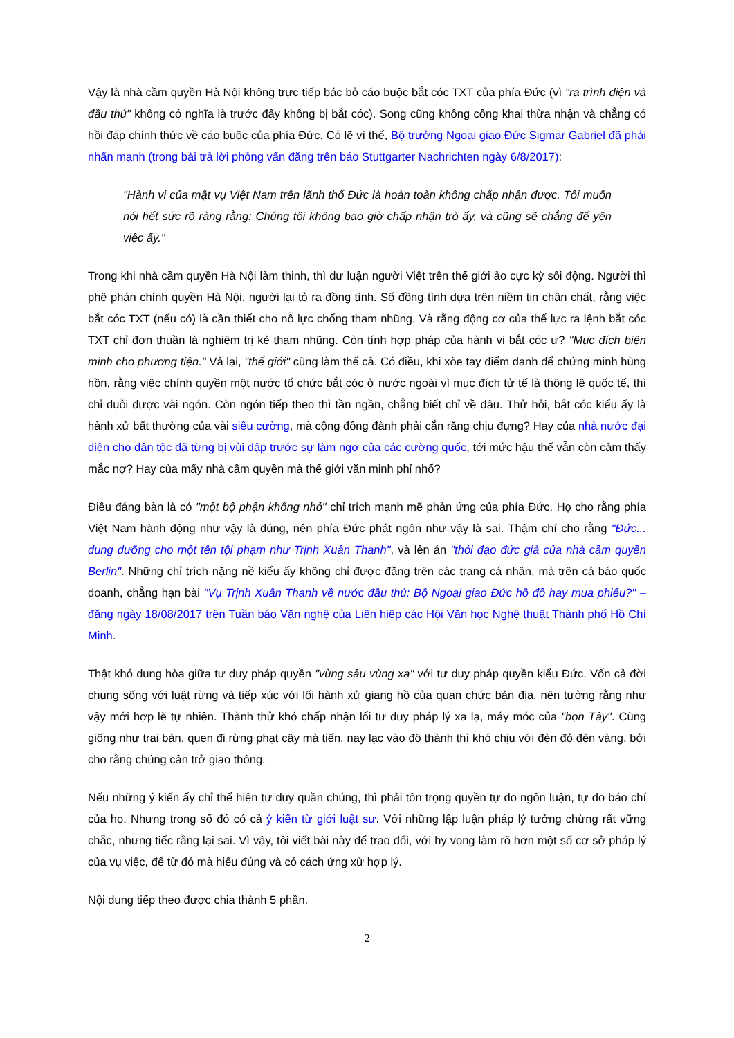Vậy là nhà cầm quyền Hà Nội không trực tiếp bác bỏ cáo buộc bắt cóc TXT của phía Đức (vì "ra trình diện và đầu thú" không có nghĩa là trước đấy không bị bắt cóc). Song cũng không công khai thừa nhận và chẳng có hồi đáp chính thức về cáo buộc của phía Đức. Có lẽ vì thế, Bộ trưởng Ngoại giao Đức Sigmar Gabriel đã phải nhấn mạnh (trong bài trả lời phỏng vấn đăng trên báo Stuttgarter Nachrichten ngày 6/8/2017):
"Hành vi của mật vụ Việt Nam trên lãnh thổ Đức là hoàn toàn không chấp nhận được. Tôi muốn nói hết sức rõ ràng rằng: Chúng tôi không bao giờ chấp nhận trò ấy, và cũng sẽ chẳng để yên việc ấy."
Trong khi nhà cầm quyền Hà Nội làm thinh, thì dư luận người Việt trên thế giới ảo cực kỳ sôi động. Người thì phê phán chính quyền Hà Nội, người lại tỏ ra đồng tình. Số đồng tình dựa trên niềm tin chân chất, rằng việc bắt cóc TXT (nếu có) là cần thiết cho nỗ lực chống tham nhũng. Và rằng động cơ của thế lực ra lệnh bắt cóc TXT chỉ đơn thuần là nghiêm trị kẻ tham nhũng. Còn tính hợp pháp của hành vi bắt cóc ư? "Mục đích biện minh cho phương tiện." Vả lại, "thế giới" cũng làm thế cả. Có điều, khi xòe tay điểm danh để chứng minh hùng hồn, rằng việc chính quyền một nước tổ chức bắt cóc ở nước ngoài vì mục đích tử tế là thông lệ quốc tế, thì chỉ duỗi được vài ngón. Còn ngón tiếp theo thì tần ngần, chẳng biết chỉ về đâu. Thử hỏi, bắt cóc kiểu ấy là hành xử bất thường của vài siêu cường, mà cộng đồng đành phải cắn răng chịu đựng? Hay của nhà nước đại diện cho dân tộc đã từng bị vùi dập trước sự làm ngơ của các cường quốc, tới mức hậu thế vẫn còn cảm thấy mắc nợ? Hay của mấy nhà cầm quyền mà thế giới văn minh phỉ nhổ?
Điều đáng bàn là có "một bộ phận không nhỏ" chỉ trích mạnh mẽ phản ứng của phía Đức. Họ cho rằng phía Việt Nam hành động như vậy là đúng, nên phía Đức phát ngôn như vậy là sai. Thậm chí cho rằng "Đức... dung dưỡng cho một tên tội phạm như Trịnh Xuân Thanh", và lên án "thói đạo đức giả của nhà cầm quyền Berlin". Những chỉ trích nặng nề kiểu ấy không chỉ được đăng trên các trang cá nhân, mà trên cả báo quốc doanh, chẳng hạn bài "Vụ Trịnh Xuân Thanh về nước đầu thú: Bộ Ngoại giao Đức hồ đồ hay mua phiếu?" – đăng ngày 18/08/2017 trên Tuần báo Văn nghệ của Liên hiệp các Hội Văn học Nghệ thuật Thành phố Hồ Chí Minh.
Thật khó dung hòa giữa tư duy pháp quyền "vùng sâu vùng xa" với tư duy pháp quyền kiểu Đức. Vốn cả đời chung sống với luật rừng và tiếp xúc với lối hành xử giang hồ của quan chức bản địa, nên tưởng rằng như vậy mới hợp lẽ tự nhiên. Thành thử khó chấp nhận lối tư duy pháp lý xa lạ, máy móc của "bọn Tây". Cũng giống như trai bản, quen đi rừng phạt cây mà tiến, nay lạc vào đô thành thì khó chịu với đèn đỏ đèn vàng, bởi cho rằng chúng cản trở giao thông.
Nếu những ý kiến ấy chỉ thể hiện tư duy quần chúng, thì phải tôn trọng quyền tự do ngôn luận, tự do báo chí của họ. Nhưng trong số đó có cả ý kiến từ giới luật sư. Với những lập luận pháp lý tưởng chừng rất vững chắc, nhưng tiếc rằng lại sai. Vì vậy, tôi viết bài này để trao đổi, với hy vọng làm rõ hơn một số cơ sở pháp lý của vụ việc, để từ đó mà hiểu đúng và có cách ứng xử hợp lý.
Nội dung tiếp theo được chia thành 5 phần.
2